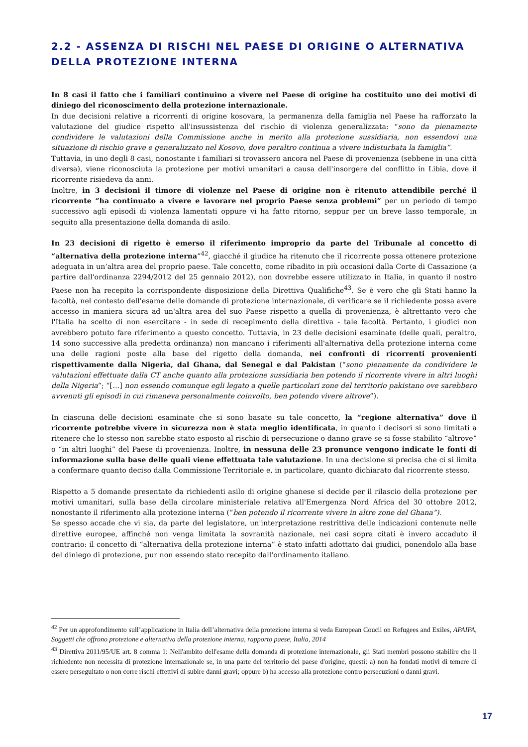2.2 - ASSENZA DI RISCHI NEL PAESE DI ORIGINE O ALTERNATIVA DELLA PROTEZIONE INTERNA
In 8 casi il fatto che i familiari continuino a vivere nel Paese di origine ha costituito uno dei motivi di diniego del riconoscimento della protezione internazionale.
In due decisioni relative a ricorrenti di origine kosovara, la permanenza della famiglia nel Paese ha rafforzato la valutazione del giudice rispetto all'insussistenza del rischio di violenza generalizzata: “sono da pienamente condividere le valutazioni della Commissione anche in merito alla protezione sussidiaria, non essendovi una situazione di rischio grave e generalizzato nel Kosovo, dove peraltro continua a vivere indisturbata la famiglia”.
Tuttavia, in uno degli 8 casi, nonostante i familiari si trovassero ancora nel Paese di provenienza (sebbene in una città diversa), viene riconosciuta la protezione per motivi umanitari a causa dell'insorgere del conflitto in Libia, dove il ricorrente risiedeva da anni.
Inoltre, in 3 decisioni il timore di violenze nel Paese di origine non è ritenuto attendibile perché il ricorrente “ha continuato a vivere e lavorare nel proprio Paese senza problemi” per un periodo di tempo successivo agli episodi di violenza lamentati oppure vi ha fatto ritorno, seppur per un breve lasso temporale, in seguito alla presentazione della domanda di asilo.
In 23 decisioni di rigetto è emerso il riferimento improprio da parte del Tribunale al concetto di “alternativa della protezione interna”<sup>42</sup>, giacché il giudice ha ritenuto che il ricorrente possa ottenere protezione adeguata in un’altra area del proprio paese. Tale concetto, come ribadito in più occasioni dalla Corte di Cassazione (a partire dall'ordinanza 2294/2012 del 25 gennaio 2012), non dovrebbe essere utilizzato in Italia, in quanto il nostro Paese non ha recepito la corrispondente disposizione della Direttiva Qualifiche<sup>43</sup>. Se è vero che gli Stati hanno la facoltà, nel contesto dell'esame delle domande di protezione internazionale, di verificare se il richiedente possa avere accesso in maniera sicura ad un'altra area del suo Paese rispetto a quella di provenienza, è altrettanto vero che l'Italia ha scelto di non esercitare - in sede di recepimento della direttiva - tale facoltà. Pertanto, i giudici non avrebbero potuto fare riferimento a questo concetto. Tuttavia, in 23 delle decisioni esaminate (delle quali, peraltro, 14 sono successive alla predetta ordinanza) non mancano i riferimenti all'alternativa della protezione interna come una delle ragioni poste alla base del rigetto della domanda, nei confronti di ricorrenti provenienti rispettivamente dalla Nigeria, dal Ghana, dal Senegal e dal Pakistan (“sono pienamente da condividere le valutazioni effettuate dalla CT anche quanto alla protezione sussidiaria ben potendo il ricorrente vivere in altri luoghi della Nigeria”; “[…] non essendo comunque egli legato a quelle particolari zone del territorio pakistano ove sarebbero avvenuti gli episodi in cui rimaneva personalmente coinvolto, ben potendo vivere altrove”).
In ciascuna delle decisioni esaminate che si sono basate su tale concetto, la “regione alternativa” dove il ricorrente potrebbe vivere in sicurezza non è stata meglio identificata, in quanto i decisori si sono limitati a ritenere che lo stesso non sarebbe stato esposto al rischio di persecuzione o danno grave se si fosse stabilito “altrove” o “in altri luoghi” del Paese di provenienza. Inoltre, in nessuna delle 23 pronunce vengono indicate le fonti di informazione sulla base delle quali viene effettuata tale valutazione. In una decisione si precisa che ci si limita a confermare quanto deciso dalla Commissione Territoriale e, in particolare, quanto dichiarato dal ricorrente stesso.
Rispetto a 5 domande presentate da richiedenti asilo di origine ghanese si decide per il rilascio della protezione per motivi umanitari, sulla base della circolare ministeriale relativa all'Emergenza Nord Africa del 30 ottobre 2012, nonostante il riferimento alla protezione interna (“ben potendo il ricorrente vivere in altre zone del Ghana”).
Se spesso accade che vi sia, da parte del legislatore, un'interpretazione restrittiva delle indicazioni contenute nelle direttive europee, affinché non venga limitata la sovranità nazionale, nei casi sopra citati è invero accaduto il contrario: il concetto di “alternativa della protezione interna” è stato infatti adottato dai giudici, ponendolo alla base del diniego di protezione, pur non essendo stato recepito dall'ordinamento italiano.
<sup>42</sup> Per un approfondimento sull’applicazione in Italia dell’alternativa della protezione interna si veda European Coucil on Refugees and Exiles, APAIPA, Soggetti che offrono protezione e alternativa della protezione interna, rapporto paese, Italia, 2014
<sup>43</sup> Direttiva 2011/95/UE art. 8 comma 1: Nell'ambito dell'esame della domanda di protezione internazionale, gli Stati membri possono stabilire che il richiedente non necessita di protezione internazionale se, in una parte del territorio del paese d'origine, questi: a) non ha fondati motivi di temere di essere perseguitato o non corre rischi effettivi di subire danni gravi; oppure b) ha accesso alla protezione contro persecuzioni o danni gravi.
17